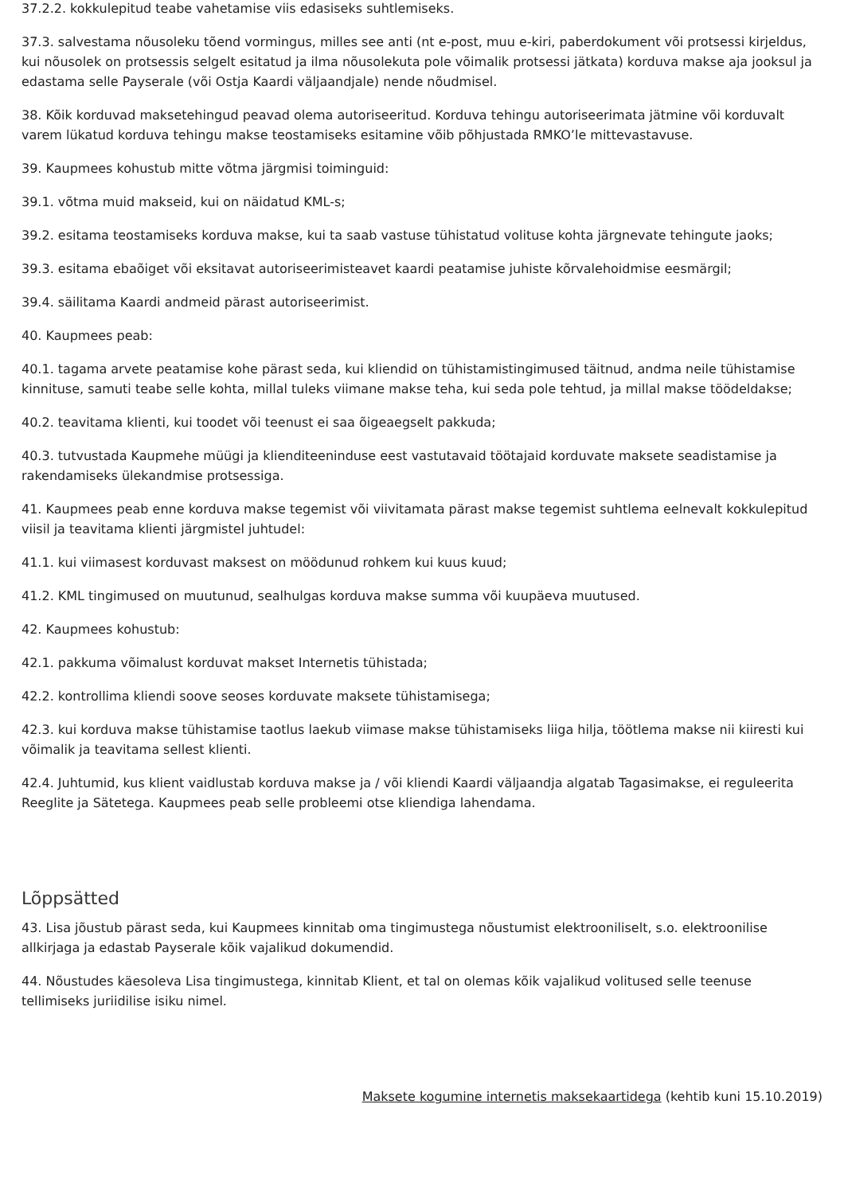37.2.2. kokkulepitud teabe vahetamise viis edasiseks suhtlemiseks.
37.3. salvestama nõusoleku tõend vormingus, milles see anti (nt e-post, muu e-kiri, paberdokument või protsessi kirjeldus, kui nõusolek on protsessis selgelt esitatud ja ilma nõusolekuta pole võimalik protsessi jätkata) korduva makse aja jooksul ja edastama selle Payserale (või Ostja Kaardi väljaandjale) nende nõudmisel.
38. Kõik korduvad maksetehingud peavad olema autoriseeritud. Korduva tehingu autoriseerimata jätmine või korduvalt varem lükatud korduva tehingu makse teostamiseks esitamine võib põhjustada RMKO’le mittevastavuse.
39. Kaupmees kohustub mitte võtma järgmisi toiminguid:
39.1. võtma muid makseid, kui on näidatud KML-s;
39.2. esitama teostamiseks korduva makse, kui ta saab vastuse tühistatud volituse kohta järgnevate tehingute jaoks;
39.3. esitama ebaõiget või eksitavat autoriseerimisteavet kaardi peatamise juhiste kõrvalehoidmise eesmärgil;
39.4. säilitama Kaardi andmeid pärast autoriseerimist.
40. Kaupmees peab:
40.1. tagama arvete peatamise kohe pärast seda, kui kliendid on tühistamistingimused täitnud, andma neile tühistamise kinnituse, samuti teabe selle kohta, millal tuleks viimane makse teha, kui seda pole tehtud, ja millal makse töödeldakse;
40.2. teavitama klienti, kui toodet või teenust ei saa õigeaegselt pakkuda;
40.3. tutvustada Kaupmehe müügi ja klienditeeninduse eest vastutavaid töötajaid korduvate maksete seadistamise ja rakendamiseks ülekandmise protsessiga.
41. Kaupmees peab enne korduva makse tegemist või viivitamata pärast makse tegemist suhtlema eelnevalt kokkulepitud viisil ja teavitama klienti järgmistel juhtudel:
41.1. kui viimasest korduvast maksest on möödunud rohkem kui kuus kuud;
41.2. KML tingimused on muutunud, sealhulgas korduva makse summa või kuupäeva muutused.
42. Kaupmees kohustub:
42.1. pakkuma võimalust korduvat makset Internetis tühistada;
42.2. kontrollima kliendi soove seoses korduvate maksete tühistamisega;
42.3. kui korduva makse tühistamise taotlus laekub viimase makse tühistamiseks liiga hilja, töötlema makse nii kiiresti kui võimalik ja teavitama sellest klienti.
42.4. Juhtumid, kus klient vaidlustab korduva makse ja / või kliendi Kaardi väljaandja algatab Tagasimakse, ei reguleerita Reeglite ja Sätetega. Kaupmees peab selle probleemi otse kliendiga lahendama.
Lõppsätted
43. Lisa jõustub pärast seda, kui Kaupmees kinnitab oma tingimustega nõustumist elektrooniliselt, s.o. elektroonilise allkirjaga ja edastab Payserale kõik vajalikud dokumendid.
44. Nõustudes käesoleva Lisa tingimustega, kinnitab Klient, et tal on olemas kõik vajalikud volitused selle teenuse tellimiseks juriidilise isiku nimel.
Maksete kogumine internetis maksekaartidega (kehtib kuni 15.10.2019)